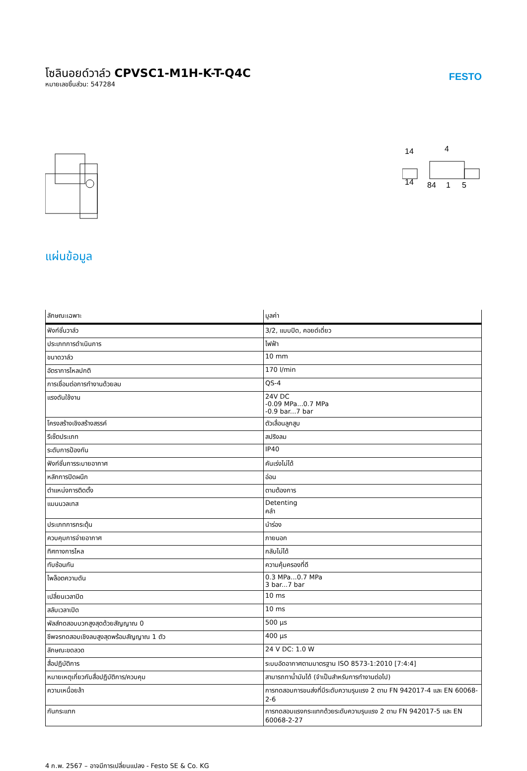โซลินอยด์วาล์ว CPVSC1-M1H-K-T-Q4C
หมายเลขชิ้นส่วน: 547284
FESTO
14
4
14
84
1
5
แผ่นข้อมูล
| ลักษณะเฉพาะ | มูลค่า |
| --- | --- |
| ฟังก์ชั่นวาล์ว | 3/2, แบบปิด, คอยด์เดี่ยว |
| ประเภทการดำเนินการ | ไฟฟ้า |
| ขนาดวาล์ว | 10 mm |
| อัตราการไหลปกติ | 170 l/min |
| การเชื่อมต่อการทำงานด้วยลม | QS-4 |
| แรงดันใช้งาน | 24V DC -0.09 MPa...0.7 MPa -0.9 bar...7 bar |
| โครงสร้างเชิงสร้างสรรค์ | ตัวเลื่อนลูกสูบ |
| รีเซ็ตประเภท | สปริงลม |
| ระดับการป้องกัน | IP40 |
| ฟังก์ชั่นการระบายอากาศ | คันเร่งไม่ได้ |
| หลักการปิดผนึก | อ่อน |
| ตำแหน่งการติดตั้ง | ตามต้องการ |
| แมนนวลเทส | Detenting คลำ |
| ประเภทการกระตุ้น | นำร่อง |
| ควบคุมการจ่ายอากาศ | ภายนอก |
| ทิศทางการไหล | กลับไม่ได้ |
| ทับซ้อนกัน | ความคุ้มครองที่ดี |
| ไพล็อตความดัน | 0.3 MPa...0.7 MPa 3 bar...7 bar |
| เปลี่ยนเวลาปิด | 10 ms |
| สลับเวลาเปิด | 10 ms |
| พัลส์ทดสอบบวกสูงสุดด้วยสัญญาณ 0 | 500 µs |
| ชีพจรทดสอบเชิงลบสูงสุดพร้อมสัญญาณ 1 ตัว | 400 µs |
| ลักษณะขดลวด | 24 V DC: 1.0 W |
| สื่อปฏิบัติการ | ระบบอัดอากาศตามมาตรฐาน ISO 8573-1:2010 [7:4:4] |
| หมายเหตุเกี่ยวกับสื่อปฏิบัติการ/ควบคุม | สามารถทาน้ำมันได้ (จำเป็นสำหรับการทำงานต่อไป) |
| ความเหนื่อยล้า | การทดสอบการขนส่งที่มีระดับความรุนแรง 2 ตาม FN 942017-4 และ EN 60068-2-6 |
| กันกระแทก | การทดสอบแรงกระแทกด้วยระดับความรุนแรง 2 ตาม FN 942017-5 และ EN 60068-2-27 |
4 ก.พ. 2567 – อาจมีการเปลี่ยนแปลง - Festo SE & Co. KG